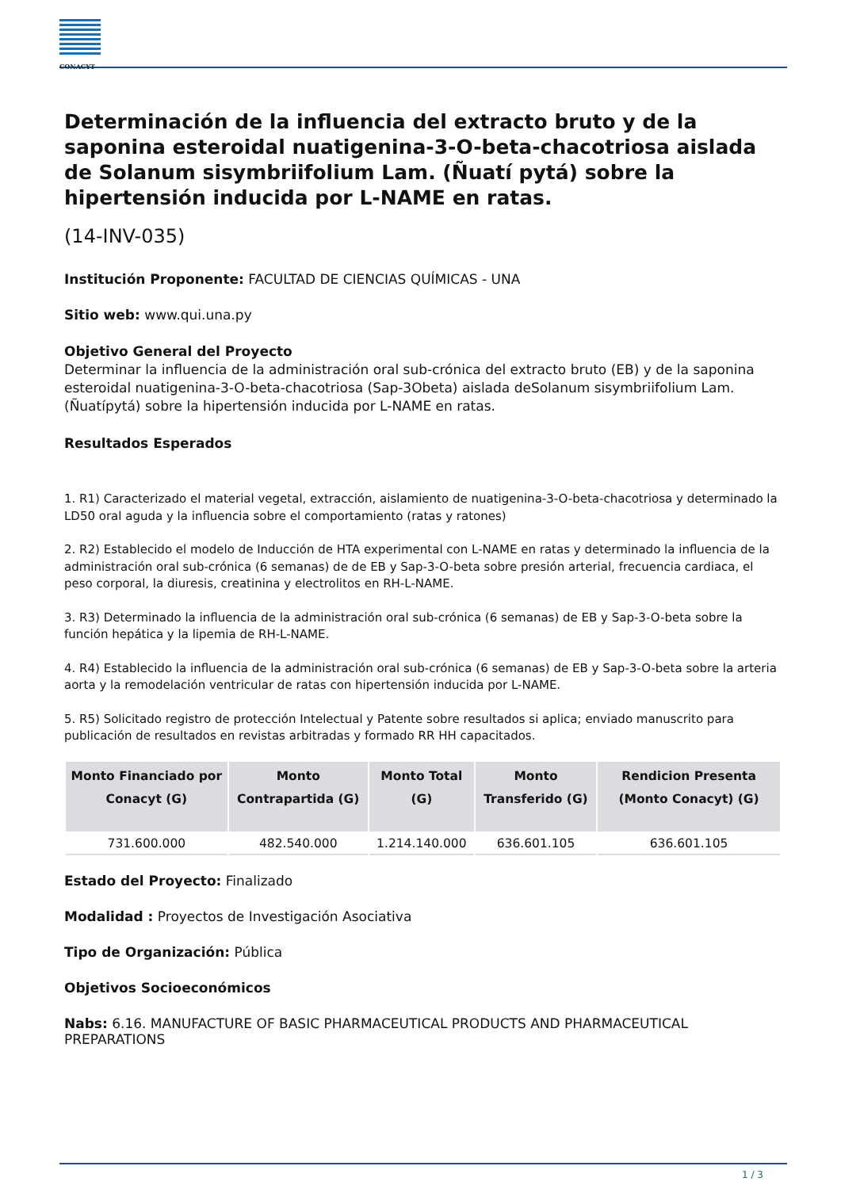CONACYT
Determinación de la influencia del extracto bruto y de la saponina esteroidal nuatigenina-3-O-beta-chacotriosa aislada de Solanum sisymbriifolium Lam. (Ñuatí pytá) sobre la hipertensión inducida por L-NAME en ratas.
(14-INV-035)
Institución Proponente: FACULTAD DE CIENCIAS QUÍMICAS - UNA
Sitio web: www.qui.una.py
Objetivo General del Proyecto
Determinar la influencia de la administración oral sub-crónica del extracto bruto (EB) y de la saponina esteroidal nuatigenina-3-O-beta-chacotriosa (Sap-3Obeta) aislada deSolanum sisymbriifolium Lam. (Ñuatípytá) sobre la hipertensión inducida por L-NAME en ratas.
Resultados Esperados
1. R1) Caracterizado el material vegetal, extracción, aislamiento de nuatigenina-3-O-beta-chacotriosa y determinado la LD50 oral aguda y la influencia sobre el comportamiento (ratas y ratones)
2. R2) Establecido el modelo de Inducción de HTA experimental con L-NAME en ratas y determinado la influencia de la administración oral sub-crónica (6 semanas) de de EB y Sap-3-O-beta sobre presión arterial, frecuencia cardiaca, el peso corporal, la diuresis, creatinina y electrolitos en RH-L-NAME.
3. R3) Determinado la influencia de la administración oral sub-crónica (6 semanas) de EB y Sap-3-O-beta sobre la función hepática y la lipemia de RH-L-NAME.
4. R4) Establecido la influencia de la administración oral sub-crónica (6 semanas) de EB y Sap-3-O-beta sobre la arteria aorta y la remodelación ventricular de ratas con hipertensión inducida por L-NAME.
5. R5) Solicitado registro de protección Intelectual y Patente sobre resultados si aplica; enviado manuscrito para publicación de resultados en revistas arbitradas y formado RR HH capacitados.
| Monto Financiado por Conacyt (G) | Monto Contrapartida (G) | Monto Total (G) | Monto Transferido (G) | Rendicion Presenta (Monto Conacyt) (G) |
| --- | --- | --- | --- | --- |
| 731.600.000 | 482.540.000 | 1.214.140.000 | 636.601.105 | 636.601.105 |
Estado del Proyecto: Finalizado
Modalidad : Proyectos de Investigación Asociativa
Tipo de Organización: Pública
Objetivos Socioeconómicos
Nabs: 6.16. MANUFACTURE OF BASIC PHARMACEUTICAL PRODUCTS AND PHARMACEUTICAL PREPARATIONS
1 / 3